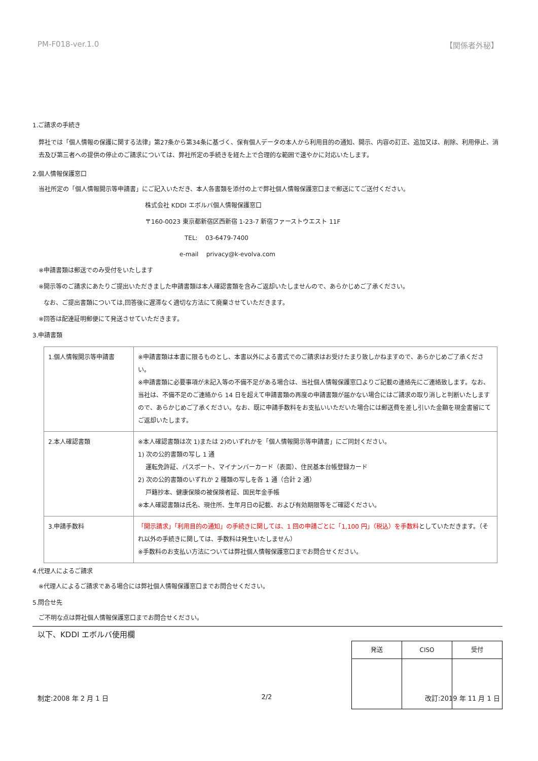PM-F018-ver.1.0 【関係者外秘】
1.ご請求の手続き
弊社では「個人情報の保護に関する法律」第27条から第34条に基づく、保有個人データの本人から利用目的の通知、開示、内容の訂正、追加又は、削除、利用停止、消去及び第三者への提供の停止のご請求については、弊社所定の手続きを経た上で合理的な範囲で速やかに対応いたします。
2.個人情報保護窓口
当社所定の「個人情報開示等申請書」にご記入いただき、本人各書類を添付の上で弊社個人情報保護窓口まで郵送にてご送付ください。
株式会社 KDDI エボルバ個人情報保護窓口
〒160-0023 東京都新宿区西新宿 1-23-7 新宿ファーストウエスト 11F
TEL: 03-6479-7400
e-mail privacy@k-evolva.com
※申請書類は郵送でのみ受付をいたします
※開示等のご請求にあたりご提出いただきました申請書類は本人確認書類を含みご返却いたしませんので、あらかじめご了承ください。
なお、ご提出書類については,回答後に遅滞なく適切な方法にて廃棄させていただきます。
※回答は配達証明郵便にて発送させていただきます。
3.申請書類
| 1.個人情報開示等申請書 | ※申請書類は本書に限るものとし、本書以外による書式でのご請求はお受けたまり致しかねますので、あらかじめご了承ください。 ※申請書類に必要事項が未記入等の不備不足がある場合は、当社個人情報保護窓口よりご記載の連絡先にご連絡致します。なお、当社は、不備不足のご連絡から 14 日を超えて申請書類の再度の申請書類が届かない場合にはご請求の取り消しと判断いたしますので、あらかじめご了承ください。なお、既に申請手数料をお支払いいただいた場合には郵送費を差し引いた金額を現金書留にてご返却いたします。 |
| 2.本人確認書類 | ※本人確認書類は次 1)または 2)のいずれかを「個人情報開示等申請書」にご同封ください。 1) 次の公的書類の写し 1 通 運転免許証、パスポート、マイナンバーカード（表面）、住民基本台帳登録カード 2) 次の公的書類のいずれか 2 種類の写しを各 1 通（合計 2 通） 戸籍抄本、健康保険の被保険者証、国民年金手帳 ※本人確認書類は氏名、現住所、生年月日の記載、および有効期限等をご確認ください。 |
| 3.申請手数料 | 「開示請求」「利用目的の通知」の手続きに関しては、1 回の申請ごとに「1,100 円」（税込）を手数料 としていただきます。（それ以外の手続きに関しては、手数料は発生いたしません） ※手数料のお支払い方法については弊社個人情報保護窓口までお問合せください。 |
4.代理人によるご請求
※代理人によるご請求である場合には弊社個人情報保護窓口までお問合せください。
5.問合せ先
ご不明な点は弊社個人情報保護窓口までお問合せください。
以下、KDDI エボルバ使用欄
| 発送 | CISO | 受付 |
制定:2008 年 2 月 1 日 2/2 改訂:2019 年 11 月 1 日